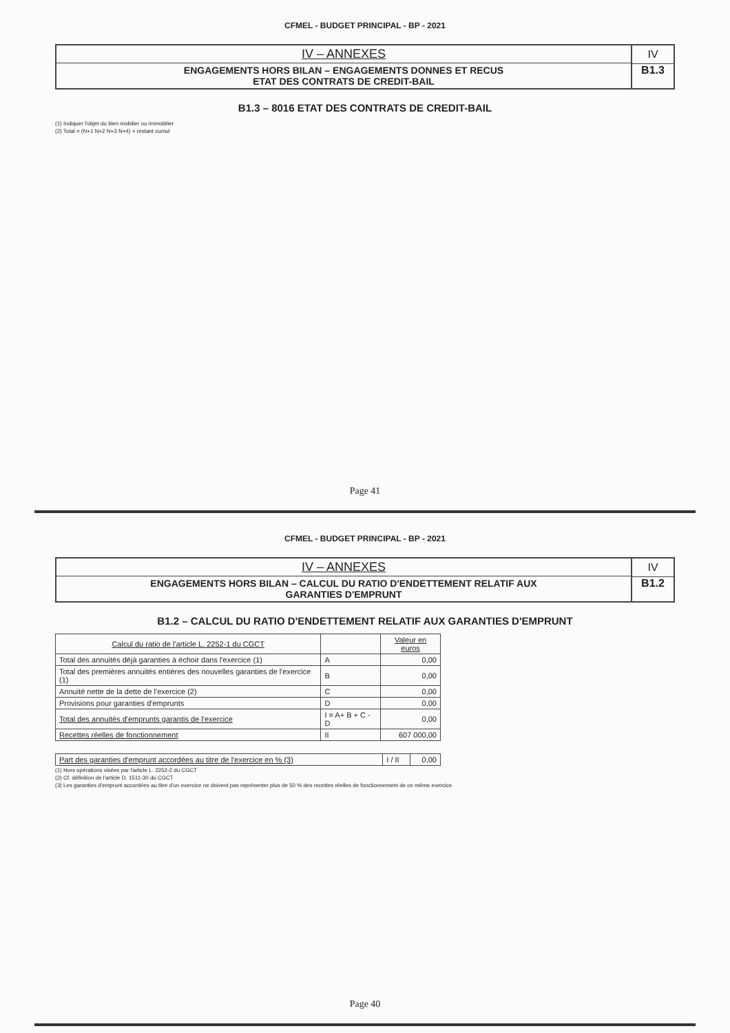CFMEL - BUDGET PRINCIPAL - BP - 2021
IV – ANNEXES
ENGAGEMENTS HORS BILAN – ENGAGEMENTS DONNES ET RECUS
ETAT DES CONTRATS DE CREDIT-BAIL
IV
B1.3
B1.3 – 8016 ETAT DES CONTRATS DE CREDIT-BAIL
(1) Indiquer l'objet du bien mobilier ou immobilier
(2) Total = (N+1 N+2 N+3 N+4) + restant cumul
Page 41
CFMEL - BUDGET PRINCIPAL - BP - 2021
IV – ANNEXES
ENGAGEMENTS HORS BILAN – CALCUL DU RATIO D'ENDETTEMENT RELATIF AUX
GARANTIES D'EMPRUNT
IV
B1.2
B1.2 – CALCUL DU RATIO D'ENDETTEMENT RELATIF AUX GARANTIES D'EMPRUNT
| Calcul du ratio de l'article L. 2252-1 du CGCT | | Valeur en euros |
| --- | --- | --- |
| Total des annuités déjà garanties à échoir dans l'exercice (1) | A | 0,00 |
| Total des premières annuités entières des nouvelles garanties de l'exercice (1) | B | 0,00 |
| Annuité nette de la dette de l'exercice (2) | C | 0,00 |
| Provisions pour garanties d'emprunts | D | 0,00 |
| Total des annuités d'emprunts garantis de l'exercice | I = A+ B + C - D | 0,00 |
| Recettes réelles de fonctionnement | II | 607 000,00 |
| Part des garanties d'emprunt accordées au titre de l'exercice en % (3) | I / II | 0,00 |
(1) Hors opérations visées par l'article L. 2252-2 du CGCT
(2) Cf. définition de l'article D. 1511-30 du CGCT
(3) Les garanties d'emprunt accordées au titre d'un exercice ne doivent pas représenter plus de 50 % des recettes réelles de fonctionnement de ce même exercice
Page 40